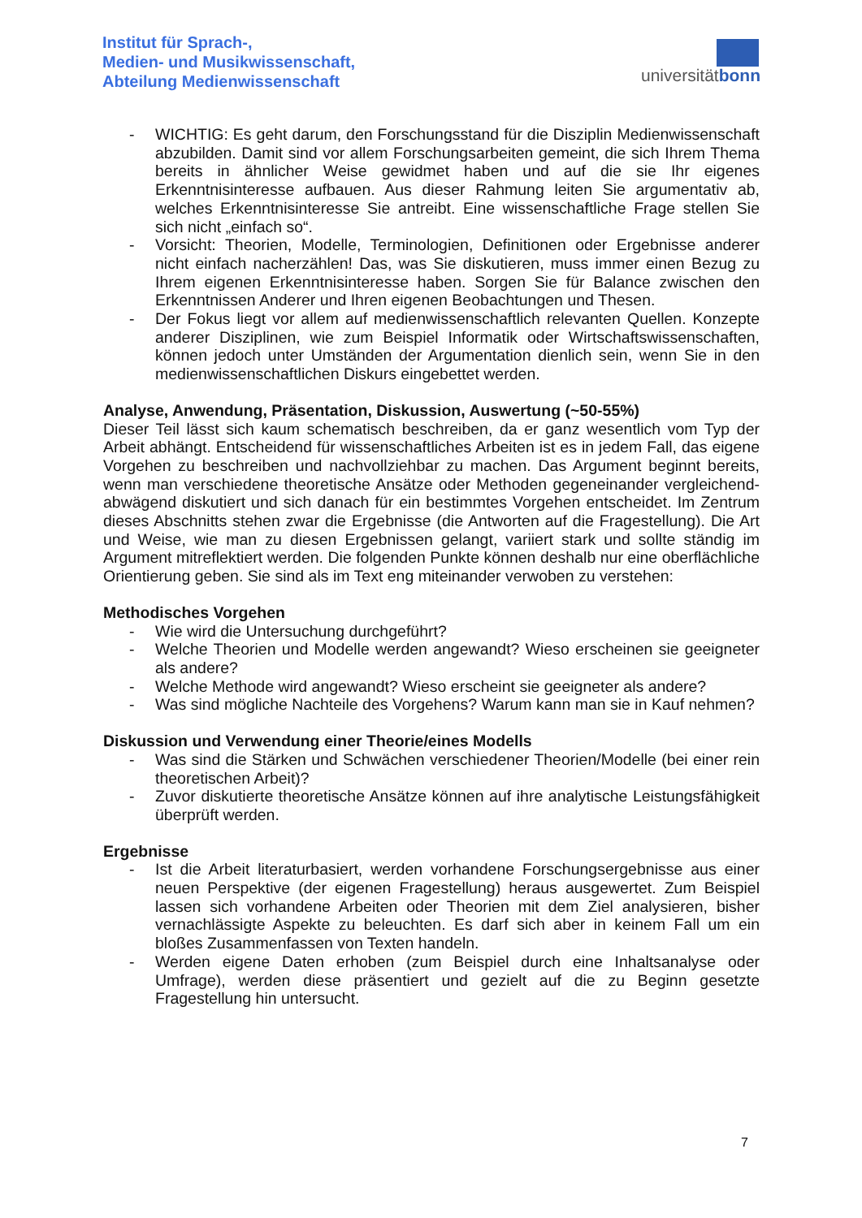Institut für Sprach-,
Medien- und Musikwissenschaft,
Abteilung Medienwissenschaft
universitätbonn
- WICHTIG: Es geht darum, den Forschungsstand für die Disziplin Medienwissenschaft abzubilden. Damit sind vor allem Forschungsarbeiten gemeint, die sich Ihrem Thema bereits in ähnlicher Weise gewidmet haben und auf die sie Ihr eigenes Erkenntnisinteresse aufbauen. Aus dieser Rahmung leiten Sie argumentativ ab, welches Erkenntnisinteresse Sie antreibt. Eine wissenschaftliche Frage stellen Sie sich nicht „einfach so“.
- Vorsicht: Theorien, Modelle, Terminologien, Definitionen oder Ergebnisse anderer nicht einfach nacherzählen! Das, was Sie diskutieren, muss immer einen Bezug zu Ihrem eigenen Erkenntnisinteresse haben. Sorgen Sie für Balance zwischen den Erkenntnissen Anderer und Ihren eigenen Beobachtungen und Thesen.
- Der Fokus liegt vor allem auf medienwissenschaftlich relevanten Quellen. Konzepte anderer Disziplinen, wie zum Beispiel Informatik oder Wirtschaftswissenschaften, können jedoch unter Umständen der Argumentation dienlich sein, wenn Sie in den medienwissenschaftlichen Diskurs eingebettet werden.
Analyse, Anwendung, Präsentation, Diskussion, Auswertung (~50-55%)
Dieser Teil lässt sich kaum schematisch beschreiben, da er ganz wesentlich vom Typ der Arbeit abhängt. Entscheidend für wissenschaftliches Arbeiten ist es in jedem Fall, das eigene Vorgehen zu beschreiben und nachvollziehbar zu machen. Das Argument beginnt bereits, wenn man verschiedene theoretische Ansätze oder Methoden gegeneinander vergleichend-abwägend diskutiert und sich danach für ein bestimmtes Vorgehen entscheidet. Im Zentrum dieses Abschnitts stehen zwar die Ergebnisse (die Antworten auf die Fragestellung). Die Art und Weise, wie man zu diesen Ergebnissen gelangt, variiert stark und sollte ständig im Argument mitreflektiert werden. Die folgenden Punkte können deshalb nur eine oberflächliche Orientierung geben. Sie sind als im Text eng miteinander verwoben zu verstehen:
Methodisches Vorgehen
- Wie wird die Untersuchung durchgeführt?
- Welche Theorien und Modelle werden angewandt? Wieso erscheinen sie geeigneter als andere?
- Welche Methode wird angewandt? Wieso erscheint sie geeigneter als andere?
- Was sind mögliche Nachteile des Vorgehens? Warum kann man sie in Kauf nehmen?
Diskussion und Verwendung einer Theorie/eines Modells
- Was sind die Stärken und Schwächen verschiedener Theorien/Modelle (bei einer rein theoretischen Arbeit)?
- Zuvor diskutierte theoretische Ansätze können auf ihre analytische Leistungsfähigkeit überprüft werden.
Ergebnisse
- Ist die Arbeit literaturbasiert, werden vorhandene Forschungsergebnisse aus einer neuen Perspektive (der eigenen Fragestellung) heraus ausgewertet. Zum Beispiel lassen sich vorhandene Arbeiten oder Theorien mit dem Ziel analysieren, bisher vernachlässigte Aspekte zu beleuchten. Es darf sich aber in keinem Fall um ein bloßes Zusammenfassen von Texten handeln.
- Werden eigene Daten erhoben (zum Beispiel durch eine Inhaltsanalyse oder Umfrage), werden diese präsentiert und gezielt auf die zu Beginn gesetzte Fragestellung hin untersucht.
7